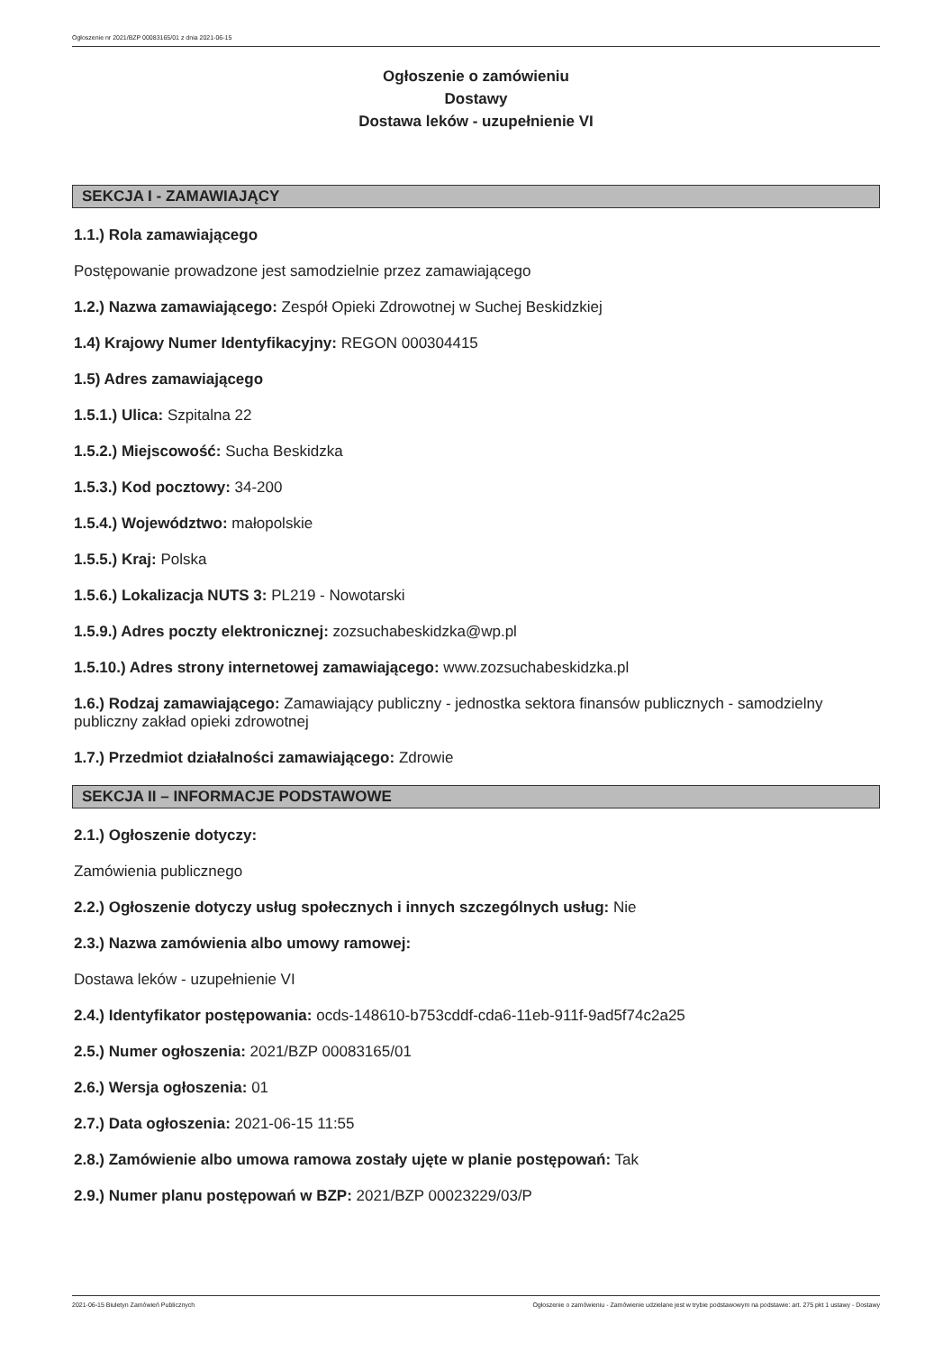Ogłoszenie nr 2021/BZP 00083165/01 z dnia 2021-06-15
Ogłoszenie o zamówieniu
Dostawy
Dostawa leków - uzupełnienie VI
SEKCJA I - ZAMAWIAJĄCY
1.1.) Rola zamawiającego
Postępowanie prowadzone jest samodzielnie przez zamawiającego
1.2.) Nazwa zamawiającego: Zespół Opieki Zdrowotnej w Suchej Beskidzkiej
1.4) Krajowy Numer Identyfikacyjny: REGON 000304415
1.5) Adres zamawiającego
1.5.1.) Ulica: Szpitalna 22
1.5.2.) Miejscowość: Sucha Beskidzka
1.5.3.) Kod pocztowy: 34-200
1.5.4.) Województwo: małopolskie
1.5.5.) Kraj: Polska
1.5.6.) Lokalizacja NUTS 3: PL219 - Nowotarski
1.5.9.) Adres poczty elektronicznej: zozsuchabeskidzka@wp.pl
1.5.10.) Adres strony internetowej zamawiającego: www.zozsuchabeskidzka.pl
1.6.) Rodzaj zamawiającego: Zamawiający publiczny - jednostka sektora finansów publicznych - samodzielny publiczny zakład opieki zdrowotnej
1.7.) Przedmiot działalności zamawiającego: Zdrowie
SEKCJA II – INFORMACJE PODSTAWOWE
2.1.) Ogłoszenie dotyczy:
Zamówienia publicznego
2.2.) Ogłoszenie dotyczy usług społecznych i innych szczególnych usług: Nie
2.3.) Nazwa zamówienia albo umowy ramowej:
Dostawa leków - uzupełnienie VI
2.4.) Identyfikator postępowania: ocds-148610-b753cddf-cda6-11eb-911f-9ad5f74c2a25
2.5.) Numer ogłoszenia: 2021/BZP 00083165/01
2.6.) Wersja ogłoszenia: 01
2.7.) Data ogłoszenia: 2021-06-15 11:55
2.8.) Zamówienie albo umowa ramowa zostały ujęte w planie postępowań: Tak
2.9.) Numer planu postępowań w BZP: 2021/BZP 00023229/03/P
2021-06-15 Biuletyn Zamówień Publicznych Ogłoszenie o zamówieniu - Zamówienie udzielane jest w trybie podstawowym na podstawie: art. 275 pkt 1 ustawy - Dostawy